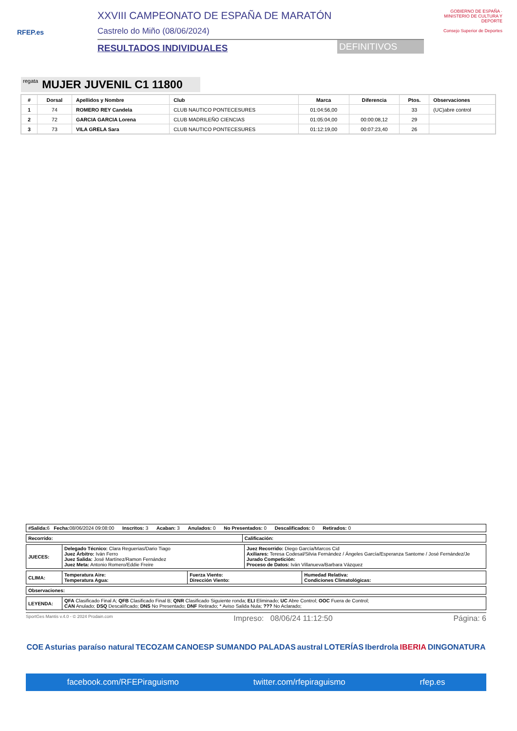RFEP.es
XXVIII CAMPEONATO DE ESPAÑA DE MARATÓN
Castrelo do Miño (08/06/2024)
RESULTADOS INDIVIDUALES DEFINITIVOS
GOBIERNO DE ESPAÑA · MINISTERIO DE CULTURA Y DEPORTE
Consejo Superior de Deportes
regata MUJER JUVENIL C1 11800
| # | Dorsal | Apellidos y Nombre | Club | Marca | Diferencia | Ptos. | Observaciones |
| --- | --- | --- | --- | --- | --- | --- | --- |
| 1 | 74 | ROMERO REY Candela | CLUB NAUTICO PONTECESURES | 01:04:56,00 | | 33 | (UC)abre control |
| 2 | 72 | GARCIA GARCIA Lorena | CLUB MADRILEÑO CIENCIAS | 01:05:04,00 | 00:00:08,12 | 29 | |
| 3 | 73 | VILA GRELA Sara | CLUB NAUTICO PONTECESURES | 01:12:19,00 | 00:07:23,40 | 26 | |
| #Salida: 6 Fecha: 08/06/2024 09:08:00 Inscritos: 3 Acaban: 3 Anulados: 0 No Presentados: 0 Descalificados: 0 Retirados: 0 |
| Recorrido: | Calificación: |
| JUECES: | Delegado Técnico: Clara Reguerias/Dario Tiago Juez Árbitro: Iván Ferro Juez Salida: José Martínez/Ramon Fernández Juez Meta: Antonio Romero/Eddie Freire | Juez Recorrido: Diego García/Marcos Cid Axiliares: Teresa Codesal/Silvia Fernández / Ángeles García/Esperanza Santome / José Fernández/Je Jurado Competición: Proceso de Datos: Iván Villanueva/Barbara Vázquez |
| CLIMA: | Temperatura Aire: Temperatura Agua: | Fuerza Viento: Dirección Viento: | Humedad Relativa: Condiciones Climatológicas: |
| Observaciones: |
| LEYENDA: | QFA Clasificado Final A; QFB Clasificado Final B; QNR Clasificado Siguiente ronda; ELI Eliminado; UC Abre Control; OOC Fuera de Control; CAN Anulado; DSQ Descalificado; DNS No Presentado; DNF Retirado; * Aviso Salida Nula; ??? No Aclarado; |
SportGes Mantis v.4.0 - © 2024 Prodain.com Impreso: 08/06/24 11:12:50 Página: 6
COE Asturias paraíso natural TECOZAM CANOESP SUMANDO PALADAS austral LOTERÍAS Iberdrola IBERIA DINGONATURA
facebook.com/RFEPiraguismo twitter.com/rfepiraguismo rfep.es